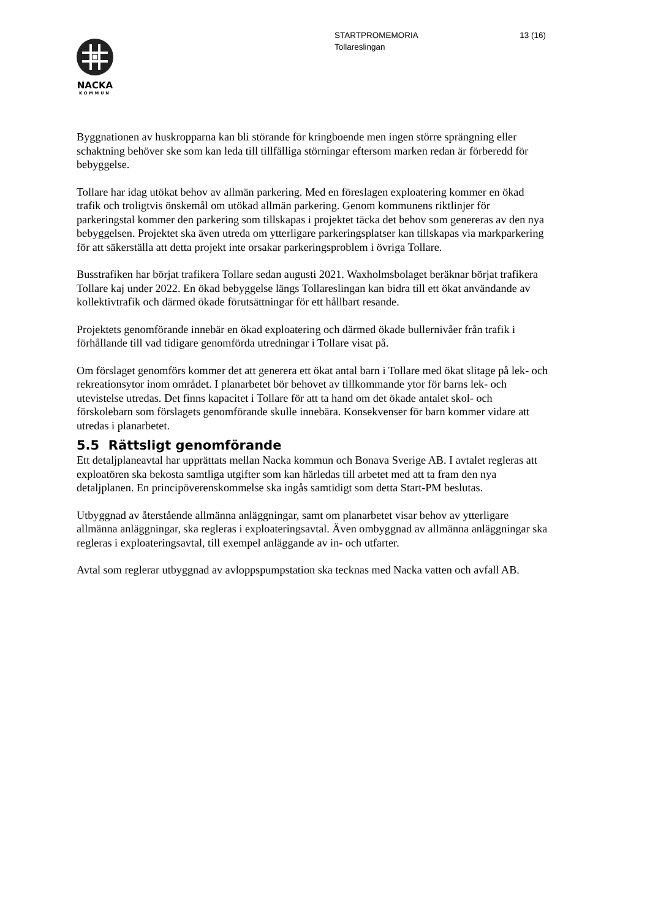13 (16) STARTPROMEMORIA
Tollareslingan
NACKA
KOMMUN
Byggnationen av huskropparna kan bli störande för kringboende men ingen större sprängning eller schaktning behöver ske som kan leda till tillfälliga störningar eftersom marken redan är förberedd för bebyggelse.
Tollare har idag utökat behov av allmän parkering. Med en föreslagen exploatering kommer en ökad trafik och troligtvis önskemål om utökad allmän parkering. Genom kommunens riktlinjer för parkeringstal kommer den parkering som tillskapas i projektet täcka det behov som genereras av den nya bebyggelsen. Projektet ska även utreda om ytterligare parkeringsplatser kan tillskapas via markparkering för att säkerställa att detta projekt inte orsakar parkeringsproblem i övriga Tollare.
Busstrafiken har börjat trafikera Tollare sedan augusti 2021. Waxholmsbolaget beräknar börjat trafikera Tollare kaj under 2022. En ökad bebyggelse längs Tollareslingan kan bidra till ett ökat användande av kollektivtrafik och därmed ökade förutsättningar för ett hållbart resande.
Projektets genomförande innebär en ökad exploatering och därmed ökade bullernivåer från trafik i förhållande till vad tidigare genomförda utredningar i Tollare visat på.
Om förslaget genomförs kommer det att generera ett ökat antal barn i Tollare med ökat slitage på lek- och rekreationsytor inom området. I planarbetet bör behovet av tillkommande ytor för barns lek- och utevistelse utredas. Det finns kapacitet i Tollare för att ta hand om det ökade antalet skol- och förskolebarn som förslagets genomförande skulle innebära. Konsekvenser för barn kommer vidare att utredas i planarbetet.
5.5 Rättsligt genomförande
Ett detaljplaneavtal har upprättats mellan Nacka kommun och Bonava Sverige AB. I avtalet regleras att exploatören ska bekosta samtliga utgifter som kan härledas till arbetet med att ta fram den nya detaljplanen. En principöverenskommelse ska ingås samtidigt som detta Start-PM beslutas.
Utbyggnad av återstående allmänna anläggningar, samt om planarbetet visar behov av ytterligare allmänna anläggningar, ska regleras i exploateringsavtal. Även ombyggnad av allmänna anläggningar ska regleras i exploateringsavtal, till exempel anläggande av in- och utfarter.
Avtal som reglerar utbyggnad av avloppspumpstation ska tecknas med Nacka vatten och avfall AB.